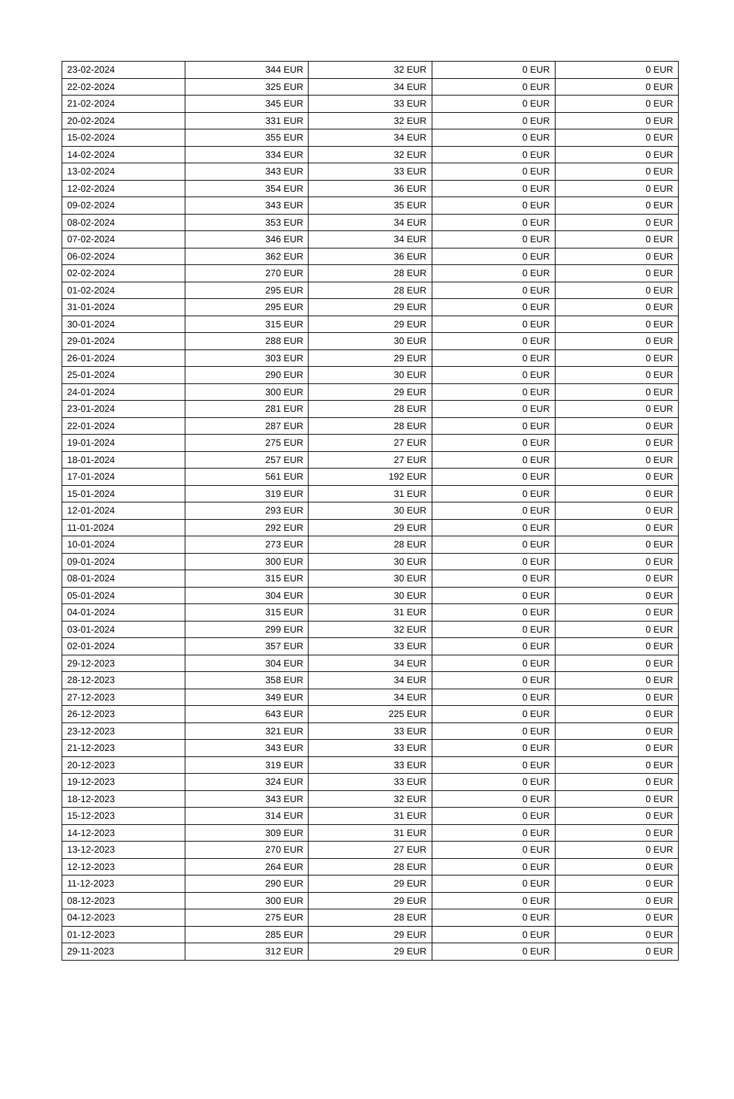| 23-02-2024 | 344 EUR | 32 EUR | 0 EUR | 0 EUR |
| 22-02-2024 | 325 EUR | 34 EUR | 0 EUR | 0 EUR |
| 21-02-2024 | 345 EUR | 33 EUR | 0 EUR | 0 EUR |
| 20-02-2024 | 331 EUR | 32 EUR | 0 EUR | 0 EUR |
| 15-02-2024 | 355 EUR | 34 EUR | 0 EUR | 0 EUR |
| 14-02-2024 | 334 EUR | 32 EUR | 0 EUR | 0 EUR |
| 13-02-2024 | 343 EUR | 33 EUR | 0 EUR | 0 EUR |
| 12-02-2024 | 354 EUR | 36 EUR | 0 EUR | 0 EUR |
| 09-02-2024 | 343 EUR | 35 EUR | 0 EUR | 0 EUR |
| 08-02-2024 | 353 EUR | 34 EUR | 0 EUR | 0 EUR |
| 07-02-2024 | 346 EUR | 34 EUR | 0 EUR | 0 EUR |
| 06-02-2024 | 362 EUR | 36 EUR | 0 EUR | 0 EUR |
| 02-02-2024 | 270 EUR | 28 EUR | 0 EUR | 0 EUR |
| 01-02-2024 | 295 EUR | 28 EUR | 0 EUR | 0 EUR |
| 31-01-2024 | 295 EUR | 29 EUR | 0 EUR | 0 EUR |
| 30-01-2024 | 315 EUR | 29 EUR | 0 EUR | 0 EUR |
| 29-01-2024 | 288 EUR | 30 EUR | 0 EUR | 0 EUR |
| 26-01-2024 | 303 EUR | 29 EUR | 0 EUR | 0 EUR |
| 25-01-2024 | 290 EUR | 30 EUR | 0 EUR | 0 EUR |
| 24-01-2024 | 300 EUR | 29 EUR | 0 EUR | 0 EUR |
| 23-01-2024 | 281 EUR | 28 EUR | 0 EUR | 0 EUR |
| 22-01-2024 | 287 EUR | 28 EUR | 0 EUR | 0 EUR |
| 19-01-2024 | 275 EUR | 27 EUR | 0 EUR | 0 EUR |
| 18-01-2024 | 257 EUR | 27 EUR | 0 EUR | 0 EUR |
| 17-01-2024 | 561 EUR | 192 EUR | 0 EUR | 0 EUR |
| 15-01-2024 | 319 EUR | 31 EUR | 0 EUR | 0 EUR |
| 12-01-2024 | 293 EUR | 30 EUR | 0 EUR | 0 EUR |
| 11-01-2024 | 292 EUR | 29 EUR | 0 EUR | 0 EUR |
| 10-01-2024 | 273 EUR | 28 EUR | 0 EUR | 0 EUR |
| 09-01-2024 | 300 EUR | 30 EUR | 0 EUR | 0 EUR |
| 08-01-2024 | 315 EUR | 30 EUR | 0 EUR | 0 EUR |
| 05-01-2024 | 304 EUR | 30 EUR | 0 EUR | 0 EUR |
| 04-01-2024 | 315 EUR | 31 EUR | 0 EUR | 0 EUR |
| 03-01-2024 | 299 EUR | 32 EUR | 0 EUR | 0 EUR |
| 02-01-2024 | 357 EUR | 33 EUR | 0 EUR | 0 EUR |
| 29-12-2023 | 304 EUR | 34 EUR | 0 EUR | 0 EUR |
| 28-12-2023 | 358 EUR | 34 EUR | 0 EUR | 0 EUR |
| 27-12-2023 | 349 EUR | 34 EUR | 0 EUR | 0 EUR |
| 26-12-2023 | 643 EUR | 225 EUR | 0 EUR | 0 EUR |
| 23-12-2023 | 321 EUR | 33 EUR | 0 EUR | 0 EUR |
| 21-12-2023 | 343 EUR | 33 EUR | 0 EUR | 0 EUR |
| 20-12-2023 | 319 EUR | 33 EUR | 0 EUR | 0 EUR |
| 19-12-2023 | 324 EUR | 33 EUR | 0 EUR | 0 EUR |
| 18-12-2023 | 343 EUR | 32 EUR | 0 EUR | 0 EUR |
| 15-12-2023 | 314 EUR | 31 EUR | 0 EUR | 0 EUR |
| 14-12-2023 | 309 EUR | 31 EUR | 0 EUR | 0 EUR |
| 13-12-2023 | 270 EUR | 27 EUR | 0 EUR | 0 EUR |
| 12-12-2023 | 264 EUR | 28 EUR | 0 EUR | 0 EUR |
| 11-12-2023 | 290 EUR | 29 EUR | 0 EUR | 0 EUR |
| 08-12-2023 | 300 EUR | 29 EUR | 0 EUR | 0 EUR |
| 04-12-2023 | 275 EUR | 28 EUR | 0 EUR | 0 EUR |
| 01-12-2023 | 285 EUR | 29 EUR | 0 EUR | 0 EUR |
| 29-11-2023 | 312 EUR | 29 EUR | 0 EUR | 0 EUR |